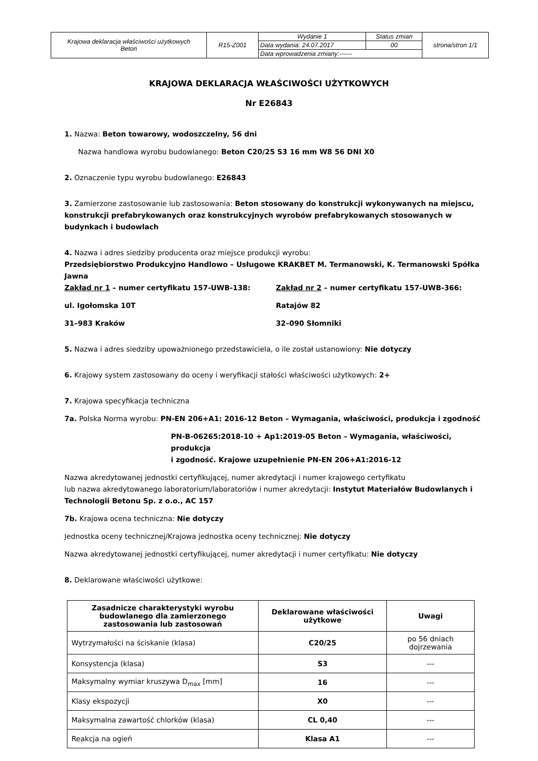| Krajowa deklaracja właściwości użytkowych Beton | R15-Z001 | Wydanie 1 | Status zmian | strona/stron 1/1 |
| | | Data wydania: 24.07.2017 | 00 | |
| | | Data wprowadzenia zmiany:------ | | |
KRAJOWA DEKLARACJA WŁAŚCIWOŚCI UŻYTKOWYCH
Nr E26843
1. Nazwa: Beton towarowy, wodoszczelny, 56 dni
Nazwa handlowa wyrobu budowlanego: Beton C20/25 S3 16 mm W8 56 DNI X0
2. Oznaczenie typu wyrobu budowlanego: E26843
3. Zamierzone zastosowanie lub zastosowania: Beton stosowany do konstrukcji wykonywanych na miejscu, konstrukcji prefabrykowanych oraz konstrukcyjnych wyrobów prefabrykowanych stosowanych w budynkach i budowlach
4. Nazwa i adres siedziby producenta oraz miejsce produkcji wyrobu:
Przedsiębiorstwo Produkcyjno Handlowo – Usługowe KRAKBET M. Termanowski, K. Termanowski Spółka Jawna
Zakład nr 1 – numer certyfikatu 157-UWB-138:
ul. Igołomska 10T
31–983 Kraków
Zakład nr 2 – numer certyfikatu 157-UWB-366:
Ratajów 82
32–090 Słomniki
5. Nazwa i adres siedziby upoważnionego przedstawiciela, o ile został ustanowiony: Nie dotyczy
6. Krajowy system zastosowany do oceny i weryfikacji stałości właściwości użytkowych: 2+
7. Krajowa specyfikacja techniczna
7a. Polska Norma wyrobu: PN-EN 206+A1: 2016-12 Beton – Wymagania, właściwości, produkcja i zgodność
PN-B-06265:2018-10 + Ap1:2019-05 Beton – Wymagania, właściwości, produkcja
i zgodność. Krajowe uzupełnienie PN-EN 206+A1:2016-12
Nazwa akredytowanej jednostki certyfikującej, numer akredytacji i numer krajowego certyfikatu
lub nazwa akredytowanego laboratorium/laboratoriów i numer akredytacji: Instytut Materiałów Budowlanych i Technologii Betonu Sp. z o.o., AC 157
7b. Krajowa ocena techniczna: Nie dotyczy
Jednostka oceny technicznej/Krajowa jednostka oceny technicznej: Nie dotyczy
Nazwa akredytowanej jednostki certyfikującej, numer akredytacji i numer certyfikatu: Nie dotyczy
8. Deklarowane właściwości użytkowe:
| Zasadnicze charakterystyki wyrobu budowlanego dla zamierzonego zastosowania lub zastosowań | Deklarowane właściwości użytkowe | Uwagi |
| --- | --- | --- |
| Wytrzymałości na ściskanie (klasa) | C20/25 | po 56 dniach dojrzewania |
| Konsystencja (klasa) | S3 | --- |
| Maksymalny wymiar kruszywa D<sub>max</sub> [mm] | 16 | --- |
| Klasy ekspozycji | X0 | --- |
| Maksymalna zawartość chlorków (klasa) | CL 0,40 | --- |
| Reakcja na ogień | Klasa A1 | --- |